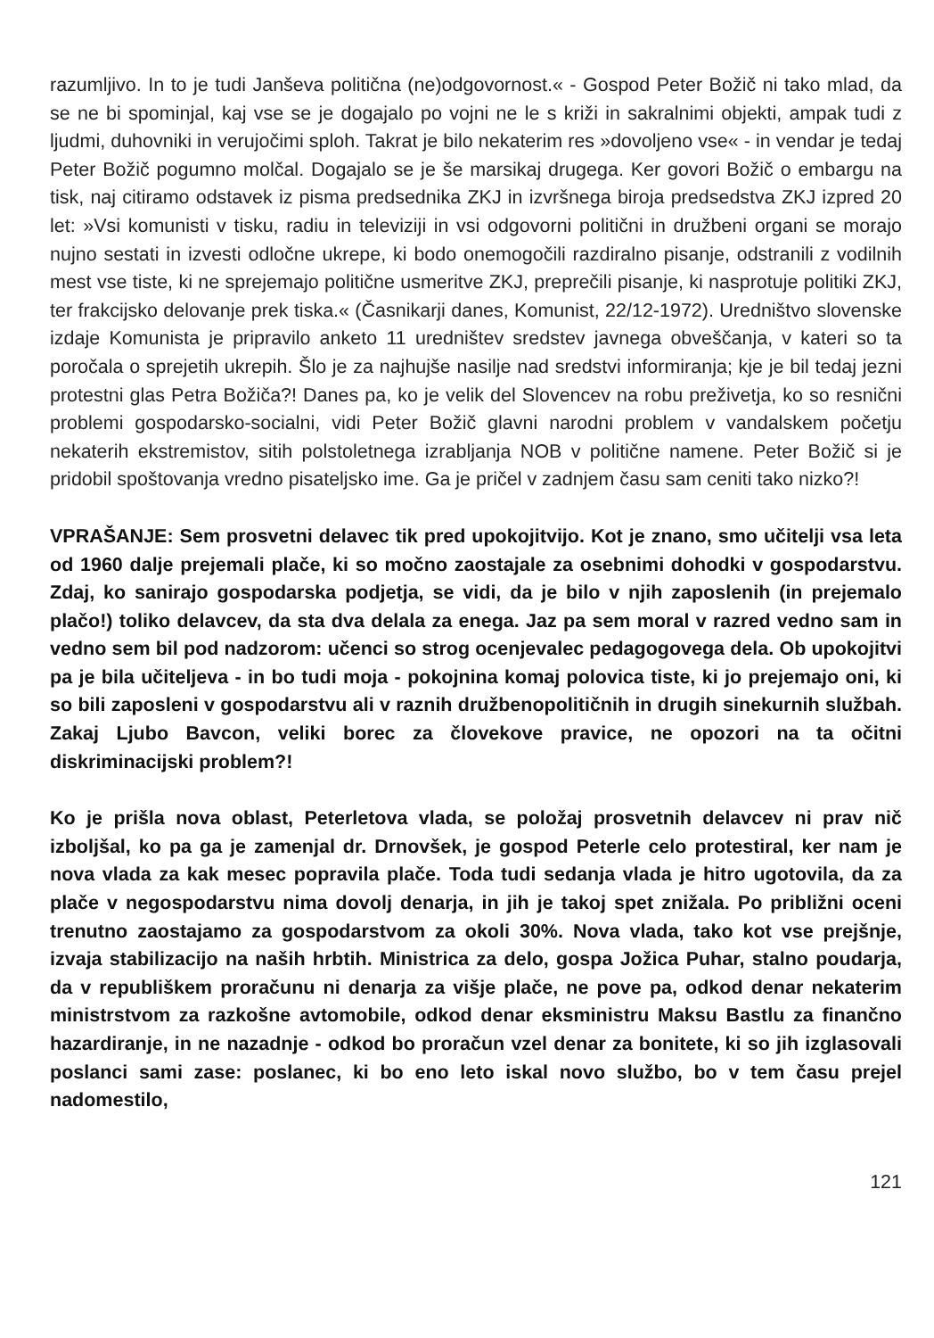razumljivo. In to je tudi Janševa politična (ne)odgovornost.« - Gospod Peter Božič ni tako mlad, da se ne bi spominjal, kaj vse se je dogajalo po vojni ne le s križi in sakralnimi objekti, ampak tudi z ljudmi, duhovniki in verujočimi sploh. Takrat je bilo nekaterim res »dovoljeno vse« - in vendar je tedaj Peter Božič pogumno molčal. Dogajalo se je še marsikaj drugega. Ker govori Božič o embargu na tisk, naj citiramo odstavek iz pisma predsednika ZKJ in izvršnega biroja predsedstva ZKJ izpred 20 let: »Vsi komunisti v tisku, radiu in televiziji in vsi odgovorni politični in družbeni organi se morajo nujno sestati in izvesti odločne ukrepe, ki bodo onemogočili razdiralno pisanje, odstranili z vodilnih mest vse tiste, ki ne sprejemajo politične usmeritve ZKJ, preprečili pisanje, ki nasprotuje politiki ZKJ, ter frakcijsko delovanje prek tiska.« (Časnikarji danes, Komunist, 22/12-1972). Uredništvo slovenske izdaje Komunista je pripravilo anketo 11 uredništev sredstev javnega obveščanja, v kateri so ta poročala o sprejetih ukrepih. Šlo je za najhujše nasilje nad sredstvi informiranja; kje je bil tedaj jezni protestni glas Petra Božiča?! Danes pa, ko je velik del Slovencev na robu preživetja, ko so resnični problemi gospodarsko-socialni, vidi Peter Božič glavni narodni problem v vandalskem početju nekaterih ekstremistov, sitih polstoletnega izrabljanja NOB v politične namene. Peter Božič si je pridobil spoštovanja vredno pisateljsko ime. Ga je pričel v zadnjem času sam ceniti tako nizko?!
VPRAŠANJE: Sem prosvetni delavec tik pred upokojitvijo. Kot je znano, smo učitelji vsa leta od 1960 dalje prejemali plače, ki so močno zaostajale za osebnimi dohodki v gospodarstvu. Zdaj, ko sanirajo gospodarska podjetja, se vidi, da je bilo v njih zaposlenih (in prejemalo plačo!) toliko delavcev, da sta dva delala za enega. Jaz pa sem moral v razred vedno sam in vedno sem bil pod nadzorom: učenci so strog ocenjevalec pedagogovega dela. Ob upokojitvi pa je bila učiteljeva - in bo tudi moja - pokojnina komaj polovica tiste, ki jo prejemajo oni, ki so bili zaposleni v gospodarstvu ali v raznih družbenopolitičnih in drugih sinekurnih službah. Zakaj Ljubo Bavcon, veliki borec za človekove pravice, ne opozori na ta očitni diskriminacijski problem?!
Ko je prišla nova oblast, Peterletova vlada, se položaj prosvetnih delavcev ni prav nič izboljšal, ko pa ga je zamenjal dr. Drnovšek, je gospod Peterle celo protestiral, ker nam je nova vlada za kak mesec popravila plače. Toda tudi sedanja vlada je hitro ugotovila, da za plače v negospodarstvu nima dovolj denarja, in jih je takoj spet znižala. Po približni oceni trenutno zaostajamo za gospodarstvom za okoli 30%. Nova vlada, tako kot vse prejšnje, izvaja stabilizacijo na naših hrbtih. Ministrica za delo, gospa Jožica Puhar, stalno poudarja, da v republiškem proračunu ni denarja za višje plače, ne pove pa, odkod denar nekaterim ministrstvom za razkošne avtomobile, odkod denar eksministru Maksu Bastlu za finančno hazardiranje, in ne nazadnje - odkod bo proračun vzel denar za bonitete, ki so jih izglasovali poslanci sami zase: poslanec, ki bo eno leto iskal novo službo, bo v tem času prejel nadomestilo,
121